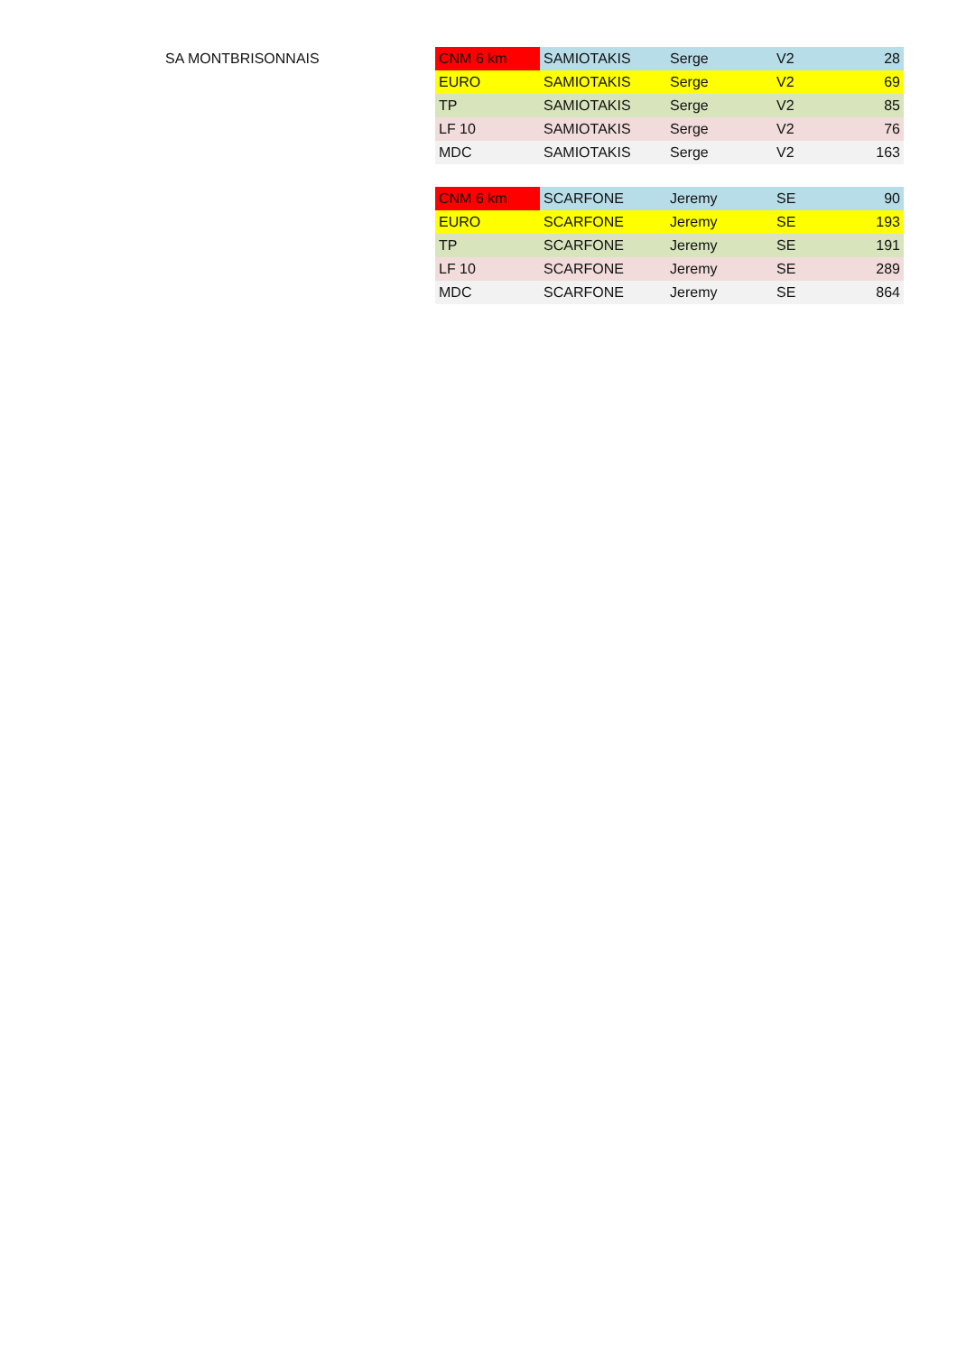SA MONTBRISONNAIS
| CNM 6 km | SAMIOTAKIS | Serge | V2 | 28 |
| EURO | SAMIOTAKIS | Serge | V2 | 69 |
| TP | SAMIOTAKIS | Serge | V2 | 85 |
| LF 10 | SAMIOTAKIS | Serge | V2 | 76 |
| MDC | SAMIOTAKIS | Serge | V2 | 163 |
| CNM 6 km | SCARFONE | Jeremy | SE | 90 |
| EURO | SCARFONE | Jeremy | SE | 193 |
| TP | SCARFONE | Jeremy | SE | 191 |
| LF 10 | SCARFONE | Jeremy | SE | 289 |
| MDC | SCARFONE | Jeremy | SE | 864 |